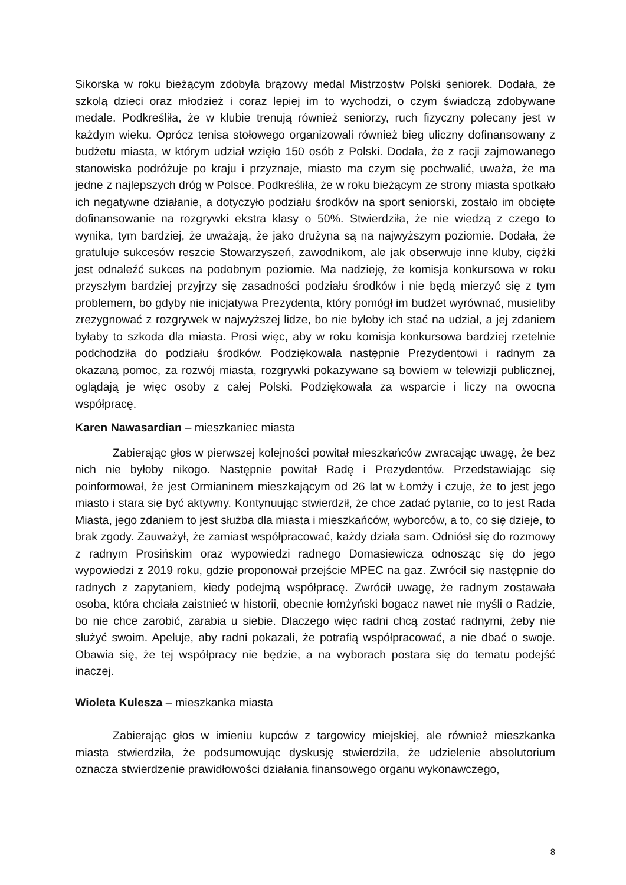Sikorska w roku bieżącym zdobyła brązowy medal Mistrzostw Polski seniorek. Dodała, że szkolą dzieci oraz młodzież i coraz lepiej im to wychodzi, o czym świadczą zdobywane medale. Podkreśliła, że w klubie trenują również seniorzy, ruch fizyczny polecany jest w każdym wieku. Oprócz tenisa stołowego organizowali również bieg uliczny dofinansowany z budżetu miasta, w którym udział wzięło 150 osób z Polski. Dodała, że z racji zajmowanego stanowiska podróżuje po kraju i przyznaje, miasto ma czym się pochwalić, uważa, że ma jedne z najlepszych dróg w Polsce. Podkreśliła, że w roku bieżącym ze strony miasta spotkało ich negatywne działanie, a dotyczyło podziału środków na sport seniorski, zostało im obcięte dofinansowanie na rozgrywki ekstra klasy o 50%. Stwierdziła, że nie wiedzą z czego to wynika, tym bardziej, że uważają, że jako drużyna są na najwyższym poziomie. Dodała, że gratuluje sukcesów reszcie Stowarzyszeń, zawodnikom, ale jak obserwuje inne kluby, ciężki jest odnaleźć sukces na podobnym poziomie. Ma nadzieję, że komisja konkursowa w roku przyszłym bardziej przyjrzy się zasadności podziału środków i nie będą mierzyć się z tym problemem, bo gdyby nie inicjatywa Prezydenta, który pomógł im budżet wyrównać, musieliby zrezygnować z rozgrywek w najwyższej lidze, bo nie byłoby ich stać na udział, a jej zdaniem byłaby to szkoda dla miasta. Prosi więc, aby w roku komisja konkursowa bardziej rzetelnie podchodziła do podziału środków. Podziękowała następnie Prezydentowi i radnym za okazaną pomoc, za rozwój miasta, rozgrywki pokazywane są bowiem w telewizji publicznej, oglądają je więc osoby z całej Polski. Podziękowała za wsparcie i liczy na owocna współpracę.
Karen Nawasardian – mieszkaniec miasta
Zabierając głos w pierwszej kolejności powitał mieszkańców zwracając uwagę, że bez nich nie byłoby nikogo. Następnie powitał Radę i Prezydentów. Przedstawiając się poinformował, że jest Ormianinem mieszkającym od 26 lat w Łomży i czuje, że to jest jego miasto i stara się być aktywny. Kontynuując stwierdził, że chce zadać pytanie, co to jest Rada Miasta, jego zdaniem to jest służba dla miasta i mieszkańców, wyborców, a to, co się dzieje, to brak zgody. Zauważył, że zamiast współpracować, każdy działa sam. Odniósł się do rozmowy z radnym Prosińskim oraz wypowiedzi radnego Domasiewicza odnosząc się do jego wypowiedzi z 2019 roku, gdzie proponował przejście MPEC na gaz. Zwrócił się następnie do radnych z zapytaniem, kiedy podejmą współpracę. Zwrócił uwagę, że radnym zostawała osoba, która chciała zaistnieć w historii, obecnie łomżyński bogacz nawet nie myśli o Radzie, bo nie chce zarobić, zarabia u siebie. Dlaczego więc radni chcą zostać radnymi, żeby nie służyć swoim. Apeluje, aby radni pokazali, że potrafią współpracować, a nie dbać o swoje. Obawia się, że tej współpracy nie będzie, a na wyborach postara się do tematu podejść inaczej.
Wioleta Kulesza – mieszkanka miasta
Zabierając głos w imieniu kupców z targowicy miejskiej, ale również mieszkanka miasta stwierdziła, że podsumowując dyskusję stwierdziła, że udzielenie absolutorium oznacza stwierdzenie prawidłowości działania finansowego organu wykonawczego,
8